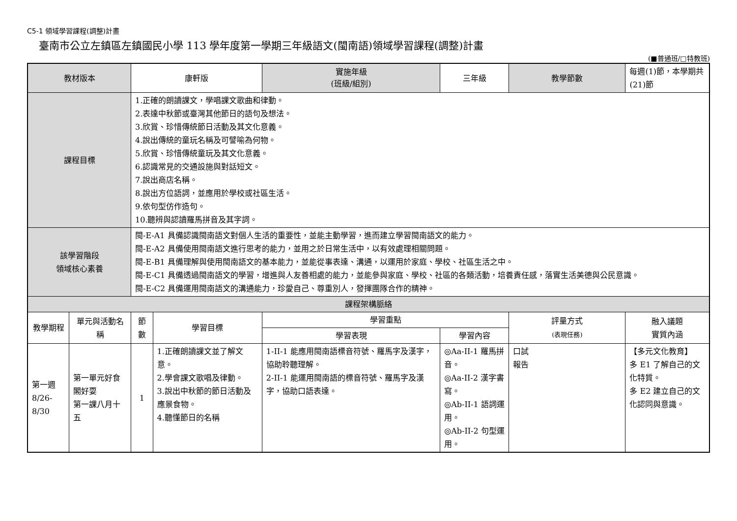C5-1 領域學習課程(調整)計畫
臺南市公立左鎮區左鎮國民小學 113 學年度第一學期三年級語文(閩南語)領域學習課程(調整)計畫
(■普通班/□特教班)
| 教材版本 | | 康軒版 | | 實施年級 (班級/組別) | 三年級 | 教學節數 | 每週(1)節，本學期共(21)節 |
| 課程目標 | | 1.正確的朗讀課文，學唱課文歌曲和律動。 2.表達中秋節或臺灣其他節日的語句及想法。 3.欣賞、珍惜傳統節日活動及其文化意義。 4.說出傳統的童玩名稱及可譬喻為何物。 5.欣賞、珍惜傳統童玩及其文化意義。 6.認識常見的交通設施與對話短文。 7.說出商店名稱。 8.說出方位語詞，並應用於學校或社區生活。 9.依句型仿作造句。 10.聽辨與認讀羅馬拼音及其字詞。 | | | | | |
| 該學習階段 領域核心素養 | | 閩-E-A1 具備認識閩南語文對個人生活的重要性，並能主動學習，進而建立學習閩南語文的能力。 閩-E-A2 具備使用閩南語文進行思考的能力，並用之於日常生活中，以有效處理相關問題。 閩-E-B1 具備理解與使用閩南語文的基本能力，並能從事表達、溝通，以運用於家庭、學校、社區生活之中。 閩-E-C1 具備透過閩南語文的學習，增進與人友善相處的能力，並能參與家庭、學校、社區的各類活動，培養責任感，落實生活美德與公民意識。 閩-E-C2 具備運用閩南語文的溝通能力，珍愛自己、尊重別人，發揮團隊合作的精神。 | | | | | |
| 課程架構脈絡 | | | | | | | |
| 教學期程 | 單元與活動名稱 | 節數 | 學習目標 | 學習重點 | | 評量方式 (表現任務) | 融入議題 實質內涵 |
| | | | | 學習表現 | 學習內容 | | |
| 第一週 8/26-8/30 | 第一單元好食閣好耍 第一課八月十五 | 1 | 1.正確朗讀課文並了解文意。 2.學會課文歌唱及律動。 3.說出中秋節的節日活動及應景食物。 4.聽懂節日的名稱 | 1-II-1 能應用閩南語標音符號、羅馬字及漢字，協助聆聽理解。 2-II-1 能運用閩南語的標音符號、羅馬字及漢字，協助口語表達。 | ◎Aa-II-1 羅馬拼音。 ◎Aa-II-2 漢字書寫。 ◎Ab-II-1 語詞運用。 ◎Ab-II-2 句型運用。 | 口試 報告 | 【多元文化教育】 多 E1 了解自己的文化特質。 多 E2 建立自己的文化認同與意識。 |